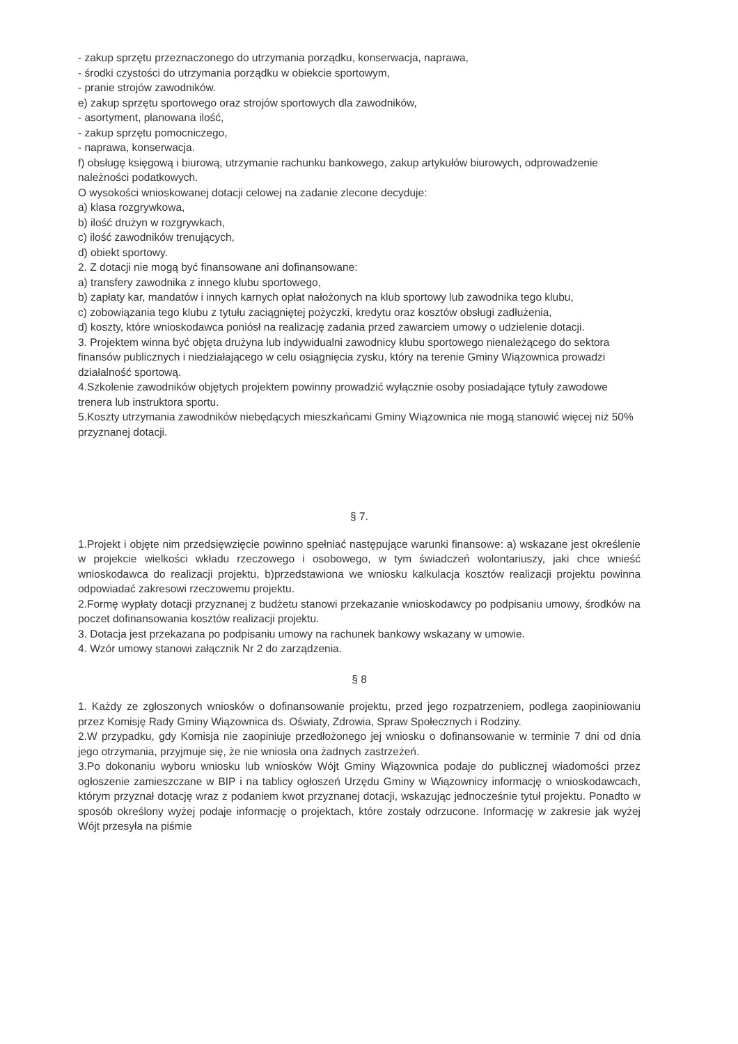- zakup sprzętu przeznaczonego do utrzymania porządku, konserwacja, naprawa,
- środki czystości do utrzymania porządku w obiekcie sportowym,
- pranie strojów zawodników.
e) zakup sprzętu sportowego oraz strojów sportowych dla zawodników,
- asortyment, planowana ilość,
- zakup sprzętu pomocniczego,
- naprawa, konserwacja.
f) obsługę księgową i biurową, utrzymanie rachunku bankowego, zakup artykułów biurowych, odprowadzenie należności podatkowych.
O wysokości wnioskowanej dotacji celowej na zadanie zlecone decyduje:
a) klasa rozgrywkowa,
b) ilość drużyn w rozgrywkach,
c) ilość zawodników trenujących,
d) obiekt sportowy.
2. Z dotacji nie mogą być finansowane ani dofinansowane:
a) transfery zawodnika z innego klubu sportowego,
b) zapłaty kar, mandatów i innych karnych opłat nałożonych na klub sportowy lub zawodnika tego klubu,
c) zobowiązania tego klubu z tytułu zaciągniętej pożyczki, kredytu oraz kosztów obsługi zadłużenia,
d) koszty, które wnioskodawca poniósł na realizację zadania przed zawarciem umowy o udzielenie dotacji.
3. Projektem winna być objęta drużyna lub indywidualni zawodnicy klubu sportowego nienależącego do sektora finansów publicznych i niedziałającego w celu osiągnięcia zysku, który na terenie Gminy Wiązownica prowadzi działalność sportową.
4.Szkolenie zawodników objętych projektem powinny prowadzić wyłącznie osoby posiadające tytuły zawodowe trenera lub instruktora sportu.
5.Koszty utrzymania zawodników niebędących mieszkańcami Gminy Wiązownica nie mogą stanowić więcej niż 50% przyznanej dotacji.
§ 7.
1.Projekt i objęte nim przedsięwzięcie powinno spełniać następujące warunki finansowe: a) wskazane jest określenie w projekcie wielkości wkładu rzeczowego i osobowego, w tym świadczeń wolontariuszy, jaki chce wnieść wnioskodawca do realizacji projektu, b)przedstawiona we wniosku kalkulacja kosztów realizacji projektu powinna odpowiadać zakresowi rzeczowemu projektu.
2.Formę wypłaty dotacji przyznanej z budżetu stanowi przekazanie wnioskodawcy po podpisaniu umowy, środków na poczet dofinansowania kosztów realizacji projektu.
3. Dotacja jest przekazana po podpisaniu umowy na rachunek bankowy wskazany w umowie.
4. Wzór umowy stanowi załącznik Nr 2 do zarządzenia.
§ 8
1. Każdy ze zgłoszonych wniosków o dofinansowanie projektu, przed jego rozpatrzeniem, podlega zaopiniowaniu przez Komisję Rady Gminy Wiązownica ds. Oświaty, Zdrowia, Spraw Społecznych i Rodziny.
2.W przypadku, gdy Komisja nie zaopiniuje przedłożonego jej wniosku o dofinansowanie w terminie 7 dni od dnia jego otrzymania, przyjmuje się, że nie wniosła ona żadnych zastrzeżeń.
3.Po dokonaniu wyboru wniosku lub wniosków Wójt Gminy Wiązownica podaje do publicznej wiadomości przez ogłoszenie zamieszczane w BIP i na tablicy ogłoszeń Urzędu Gminy w Wiązownicy informację o wnioskodawcach, którym przyznał dotację wraz z podaniem kwot przyznanej dotacji, wskazując jednocześnie tytuł projektu. Ponadto w sposób określony wyżej podaje informację o projektach, które zostały odrzucone. Informację w zakresie jak wyżej Wójt przesyła na piśmie